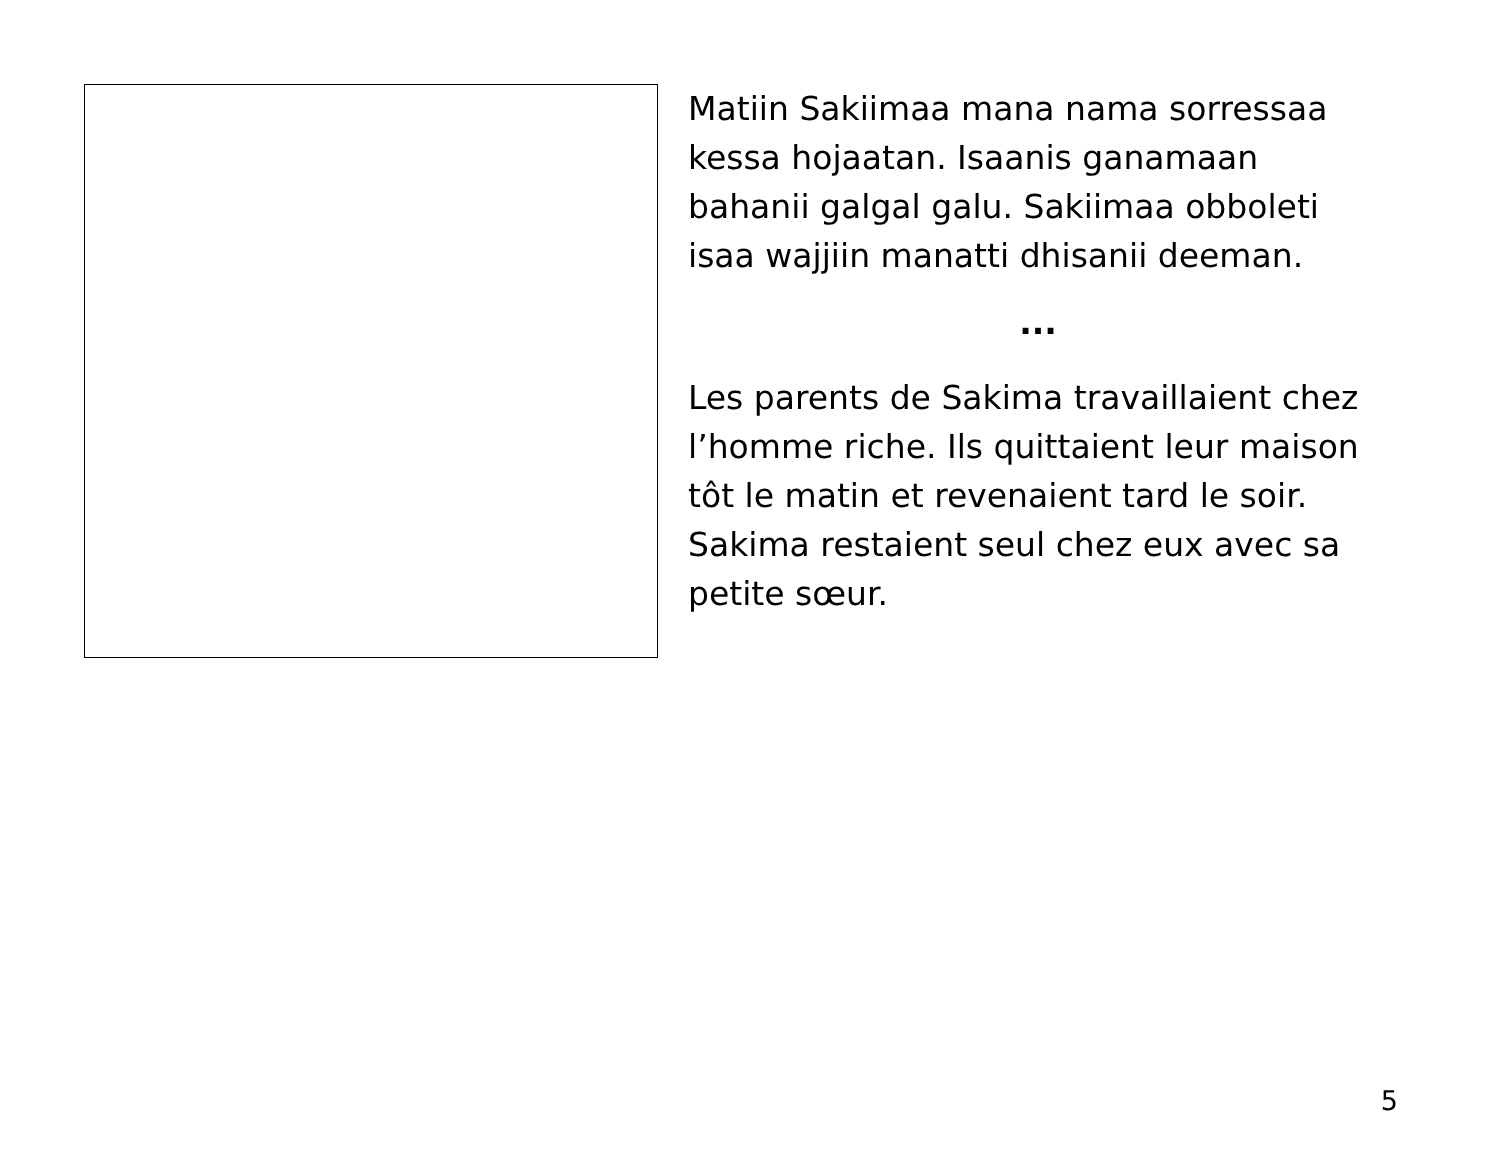Matiin Sakiimaa mana nama sorressaa kessa hojaatan. Isaanis ganamaan bahanii galgal galu. Sakiimaa obboleti isaa wajjiin manatti dhisanii deeman.
...
Les parents de Sakima travaillaient chez l’homme riche. Ils quittaient leur maison tôt le matin et revenaient tard le soir. Sakima restaient seul chez eux avec sa petite sœur.
5